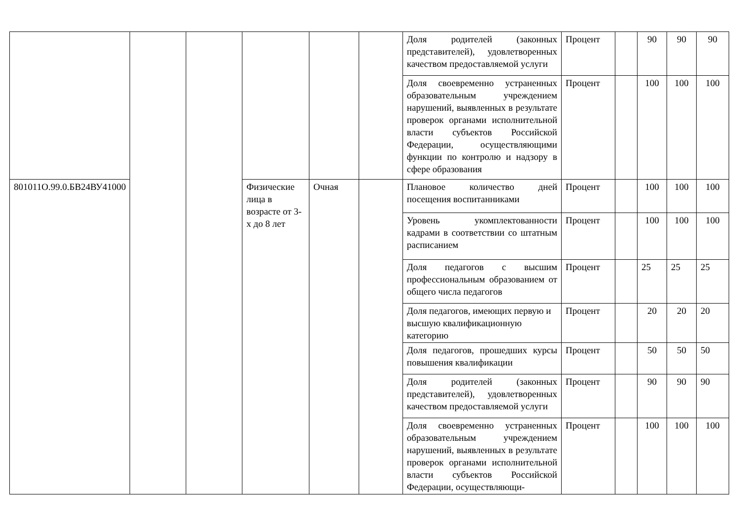| | | | | | | Доля родителей (законных представителей), удовлетворенных качеством предоставляемой услуги | Процент | | 90 | 90 | 90 |
| | | | | | | Доля своевременно устраненных образовательным учреждением нарушений, выявленных в результате проверок органами исполнительной власти субъектов Российской Федерации, осуществляющими функции по контролю и надзору в сфере образования | Процент | | 100 | 100 | 100 |
| 801011О.99.0.БВ24ВУ41000 | | | Физические лица в возрасте от 3-х до 8 лет | Очная | | Плановое количество дней посещения воспитанниками | Процент | | 100 | 100 | 100 |
| | | | | | | Уровень укомплектованности кадрами в соответствии со штатным расписанием | Процент | | 100 | 100 | 100 |
| | | | | | | Доля педагогов с высшим профессиональным образованием от общего числа педагогов | Процент | | 25 | 25 | 25 |
| | | | | | | Доля педагогов, имеющих первую и высшую квалификационную категорию | Процент | | 20 | 20 | 20 |
| | | | | | | Доля педагогов, прошедших курсы повышения квалификации | Процент | | 50 | 50 | 50 |
| | | | | | | Доля родителей (законных представителей), удовлетворенных качеством предоставляемой услуги | Процент | | 90 | 90 | 90 |
| | | | | | | Доля своевременно устраненных образовательным учреждением нарушений, выявленных в результате проверок органами исполнительной власти субъектов Российской Федерации, осуществляющи- | Процент | | 100 | 100 | 100 |